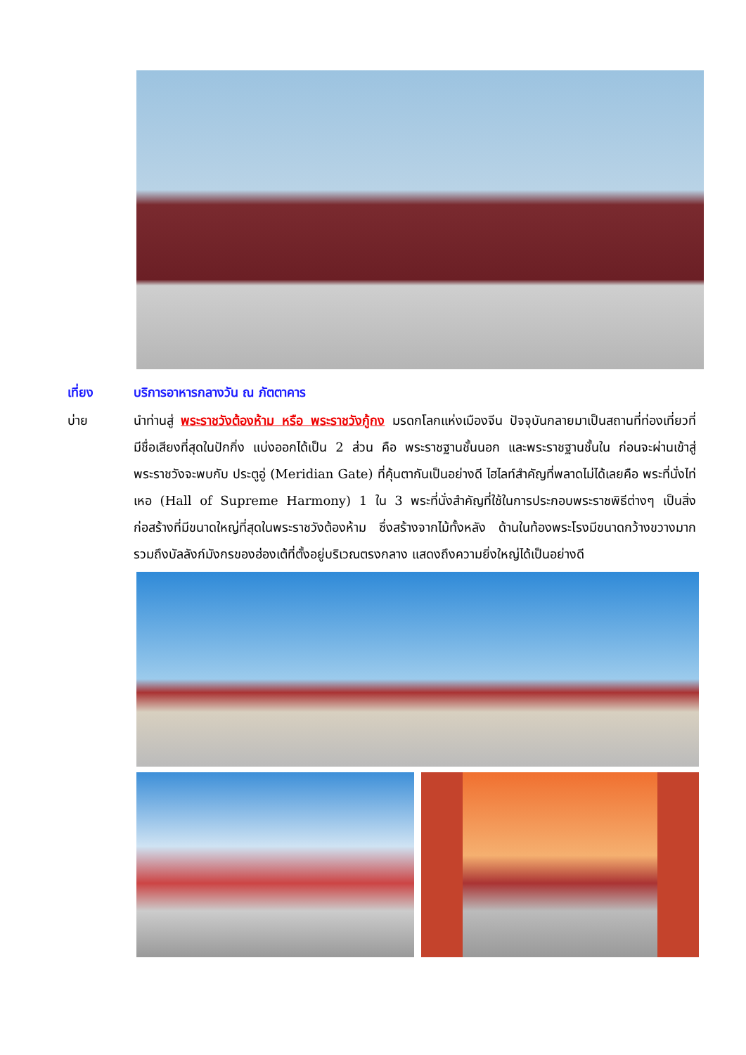เที่ยง บริการอาหารกลางวัน ณ ภัตตาคาร
บ่าย นำท่านสู่ พระราชวังต้องห้าม หรือ พระราชวังกู้กง มรดกโลกแห่งเมืองจีน ปัจจุบันกลายมาเป็นสถานที่ท่องเที่ยวที่มีชื่อเสียงที่สุดในปักกิ่ง แบ่งออกได้เป็น 2 ส่วน คือ พระราชฐานชั้นนอก และพระราชฐานชั้นใน ก่อนจะผ่านเข้าสู่พระราชวังจะพบกับ ประตูอู่ (Meridian Gate) ที่คุ้นตากันเป็นอย่างดี ไฮไลท์สำคัญที่พลาดไม่ได้เลยคือ พระที่นั่งไท่เหอ (Hall of Supreme Harmony) 1 ใน 3 พระที่นั่งสำคัญที่ใช้ในการประกอบพระราชพิธีต่างๆ เป็นสิ่งก่อสร้างที่มีขนาดใหญ่ที่สุดในพระราชวังต้องห้าม ซึ่งสร้างจากไม้ทั้งหลัง ด้านในท้องพระโรงมีขนาดกว้างขวางมาก รวมถึงบัลลังก์มังกรของฮ่องเต้ที่ตั้งอยู่บริเวณตรงกลาง แสดงถึงความยิ่งใหญ่ได้เป็นอย่างดี